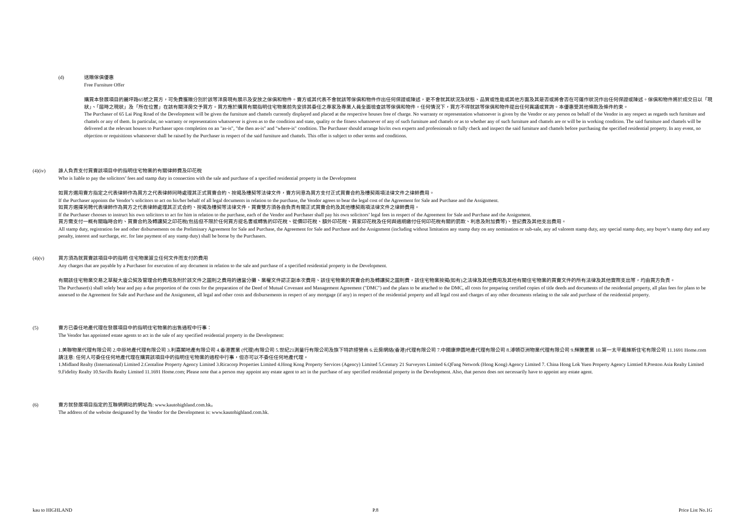(d) 送贈傢俱優惠
Free Furniture Offer
購買本發展項目的麗坪路65號之買方，可免費獲贈分別於該等洋房現有展示及安放之傢俱和物件。賣方或其代表不會就該等傢俱和物件作出任何保證或陳述，更不會就其狀況及狀態、品質或性能或其他方面及其是否或將會否在可運作狀況作出任何保證或陳述。傢俱和物件將於成交日以「現狀」、「屆時之現狀」及「所在位置」在該有關洋房交予買方。買方應於購買有關指明住宅物業前先安排其委任之專家及專業人員全面檢查該等傢俱和物件。任何情況下，買方不得就該等傢俱和物件提出任何異議或質詢。本優惠受其他條款及條件約束。
The Purchaser of 65 Lai Ping Road of the Development will be given the furniture and chattels currently displayed and placed at the respective houses free of charge. No warranty or representation whatsoever is given by the Vendor or any person on behalf of the Vendor in any respect as regards such furniture and chattels or any of them. In particular, no warranty or representation whatsoever is given as to the condition and state, quality or the fitness whatsoever of any of such furniture and chattels or as to whether any of such furniture and chattels are or will be in working condition. The said furniture and chattels will be delivered at the relevant houses to Purchaser upon completion on an "as-is", "the then as-is" and "where-is" condition. The Purchaser should arrange his/its own experts and professionals to fully check and inspect the said furniture and chattels before purchasing the specified residential property. In any event, no objection or requisitions whatsoever shall be raised by the Purchaser in respect of the said furniture and chattels. This offer is subject to other terms and conditions.
(4)(iv) 誰人負責支付買賣該項目中的指明住宅物業的有關律師費及印花稅
Who is liable to pay the solicitors’ fees and stamp duty in connection with the sale and purchase of a specified residential property in the Development
如買方選用賣方指定之代表律師作為買方之代表律師同時處理其正式買賣合約、按揭及樓契等法律文件，賣方同意為買方支付正式買賣合約及樓契兩項法律文件之律師費用。
If the Purchaser appoints the Vendor’s solicitors to act on his/her behalf of all legal documents in relation to the purchase, the Vendor agrees to bear the legal cost of the Agreement for Sale and Purchase and the Assignment.
如買方選擇另聘代表律師作為買方之代表律師處理其正式合約、按揭及樓契等法律文件，買賣雙方須各自負責有關正式買賣合約及其他樓契兩項法律文件之律師費用。
If the Purchaser chooses to instruct his own solicitors to act for him in relation to the purchase, each of the Vendor and Purchaser shall pay his own solicitors’ legal fees in respect of the Agreement for Sale and Purchase and the Assignment.
買方需支付一概有關臨時合約、買賣合約及轉讓契之印花稅(包括但不限於任何買方提名書或轉售的印花稅、從價印花稅、額外印花稅、買家印花稅及任何與過期繳付任何印花稅有關的罰款、利息及附加費等)、登記費及其他支出費用。
All stamp duty, registration fee and other disbursements on the Preliminary Agreement for Sale and Purchase, the Agreement for Sale and Purchase and the Assignment (including without limitation any stamp duty on any nomination or sub-sale, any ad valorem stamp duty, any special stamp duty, any buyer’s stamp duty and any penalty, interest and surcharge, etc. for late payment of any stamp duty) shall be borne by the Purchasers.
(4)(v) 買方須為就買賣該項目中的指明 住宅物業簽立任何文件而支付的費用
Any charges that are payable by a Purchaser for execution of any document in relation to the sale and purchase of a specified residential property in the Development.
有關該住宅物業交易之草擬大廈公契及管理合約費用及附於該文件之圖則之費用的適當分攤、業權文件認正副本次費用、該住宅物業的買賣合約及轉讓契之圖則費，該住宅物業按揭(如有)之法律及其他費用及其他有關住宅物業的買賣文件的所有法律及其他實際支出等，均由買方負責。
The Purchaser(s) shall solely bear and pay a due proportion of the costs for the preparation of the Deed of Mutual Covenant and Management Agreement ("DMC") and the plans to be attached to the DMC, all costs for preparing certified copies of title deeds and documents of the residential property, all plan fees for plans to be annexed to the Agreement for Sale and Purchase and the Assignment, all legal and other costs and disbursements in respect of any mortgage (if any) in respect of the residential property and all legal cost and charges of any other documents relating to the sale and purchase of the residential property.
(5) 賣方已委任地產代理在發展項目中的指明住宅物業的出售過程中行事：
The Vendor has appointed estate agents to act in the sale of any specified residential property in the Development:
1.美聯物業代理有限公司 2.中原地產代理有限公司 3.利嘉閣地產有限公司 4.香港置業 (代理)有限公司 5.世紀21測量行有限公司及旗下特許經營商 6.云房網絡(香港)代理有限公司 7.中國康樂園地產代理有限公司 8.溥頓亞洲物業代理有限公司 9.輝騰置業 10.第一太平戴維斯住宅有限公司 11.1691 Home.com 請注意: 任何人可委任任何地產代理在購買該項目中的指明住宅物業的過程中行事，但亦可以不委任任何地產代理。
1.Midland Realty (International) Limited 2.Centaline Property Agency Limited 3.Ricacorp Properties Limited 4.Hong Kong Property Services (Agency) Limited 5.Century 21 Surveyors Limited 6.QFang Network (Hong Kong) Agency Limited 7. China Hong Lok Yuen Property Agency Limtied 8.Preston Asia Realty Limited 9.Fidelity Realty 10.Savills Realty Limited 11.1691 Home.com; Please note that a person may appoint any estate agent to act in the purchase of any specified residential property in the Development. Also, that person does not necessarily have to appoint any estate agent.
(6) 賣方就發展項目指定的互聯網網站的網址為: www.kautohighland.com.hk。
The address of the website designated by the Vendor for the Development is: www.kautohighland.com.hk.
kau to HIGHLAND P.8 Price List No.1G